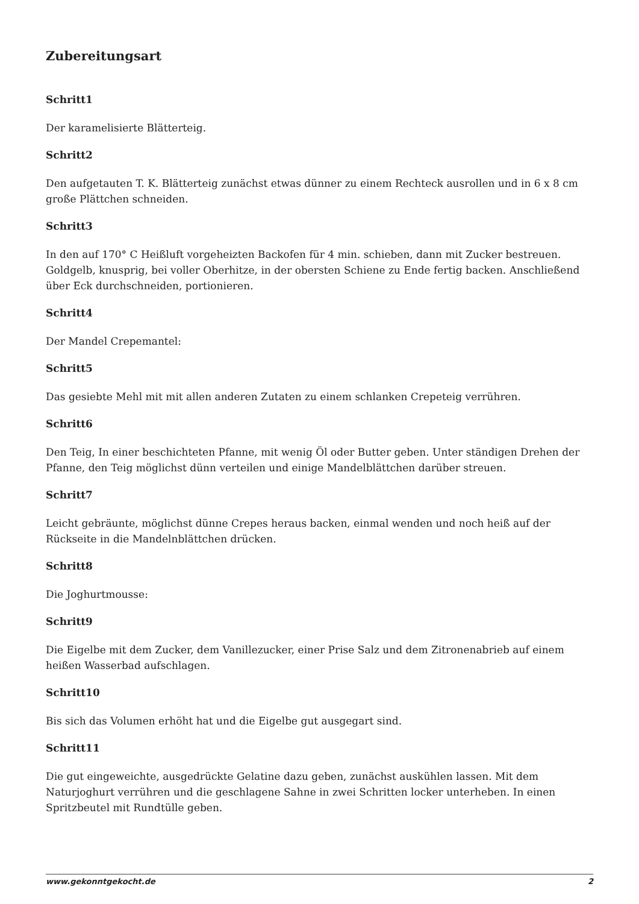Zubereitungsart
Schritt1
Der karamelisierte Blätterteig.
Schritt2
Den aufgetauten T. K. Blätterteig zunächst etwas dünner zu einem Rechteck ausrollen und in 6 x 8 cm große Plättchen schneiden.
Schritt3
In den auf 170° C Heißluft vorgeheizten Backofen für 4 min. schieben, dann mit Zucker bestreuen. Goldgelb, knusprig, bei voller Oberhitze, in der obersten Schiene zu Ende fertig backen. Anschließend über Eck durchschneiden, portionieren.
Schritt4
Der Mandel Crepemantel:
Schritt5
Das gesiebte Mehl mit mit allen anderen Zutaten zu einem schlanken Crepeteig verrühren.
Schritt6
Den Teig, In einer beschichteten Pfanne, mit wenig Öl oder Butter geben. Unter ständigen Drehen der Pfanne, den Teig möglichst dünn verteilen und einige Mandelblättchen darüber streuen.
Schritt7
Leicht gebräunte, möglichst dünne Crepes heraus backen, einmal wenden und noch heiß auf der Rückseite in die Mandelnblättchen drücken.
Schritt8
Die Joghurtmousse:
Schritt9
Die Eigelbe mit dem Zucker, dem Vanillezucker, einer Prise Salz und dem Zitronenabrieb auf einem heißen Wasserbad aufschlagen.
Schritt10
Bis sich das Volumen erhöht hat und die Eigelbe gut ausgegart sind.
Schritt11
Die gut eingeweichte, ausgedrückte Gelatine dazu geben, zunächst auskühlen lassen. Mit dem Naturjoghurt verrühren und die geschlagene Sahne in zwei Schritten locker unterheben. In einen Spritzbeutel mit Rundtülle geben.
www.gekonntgekocht.de 2